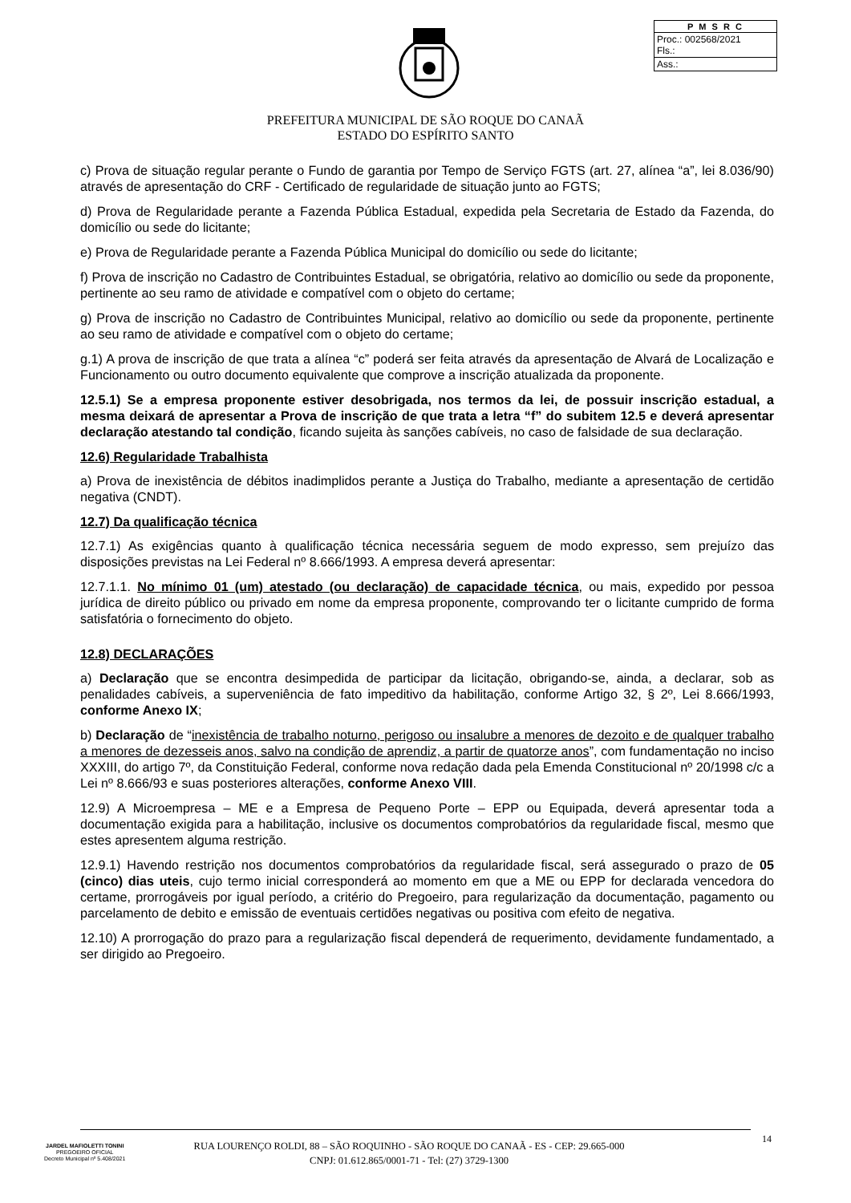| P M S R C |
| --- |
| Proc.: 002568/2021 Fls.: |
| Ass.: |
PREFEITURA MUNICIPAL DE SÃO ROQUE DO CANAÃ
ESTADO DO ESPÍRITO SANTO
c) Prova de situação regular perante o Fundo de garantia por Tempo de Serviço FGTS (art. 27, alínea “a”, lei 8.036/90) através de apresentação do CRF - Certificado de regularidade de situação junto ao FGTS;
d) Prova de Regularidade perante a Fazenda Pública Estadual, expedida pela Secretaria de Estado da Fazenda, do domicílio ou sede do licitante;
e) Prova de Regularidade perante a Fazenda Pública Municipal do domicílio ou sede do licitante;
f) Prova de inscrição no Cadastro de Contribuintes Estadual, se obrigatória, relativo ao domicílio ou sede da proponente, pertinente ao seu ramo de atividade e compatível com o objeto do certame;
g) Prova de inscrição no Cadastro de Contribuintes Municipal, relativo ao domicílio ou sede da proponente, pertinente ao seu ramo de atividade e compatível com o objeto do certame;
g.1) A prova de inscrição de que trata a alínea “c” poderá ser feita através da apresentação de Alvará de Localização e Funcionamento ou outro documento equivalente que comprove a inscrição atualizada da proponente.
12.5.1) Se a empresa proponente estiver desobrigada, nos termos da lei, de possuir inscrição estadual, a mesma deixará de apresentar a Prova de inscrição de que trata a letra “f” do subitem 12.5 e deverá apresentar declaração atestando tal condição, ficando sujeita às sanções cabíveis, no caso de falsidade de sua declaração.
12.6) Regularidade Trabalhista
a) Prova de inexistência de débitos inadimplidos perante a Justiça do Trabalho, mediante a apresentação de certidão negativa (CNDT).
12.7) Da qualificação técnica
12.7.1) As exigências quanto à qualificação técnica necessária seguem de modo expresso, sem prejuízo das disposições previstas na Lei Federal nº 8.666/1993. A empresa deverá apresentar:
12.7.1.1. No mínimo 01 (um) atestado (ou declaração) de capacidade técnica, ou mais, expedido por pessoa jurídica de direito público ou privado em nome da empresa proponente, comprovando ter o licitante cumprido de forma satisfatória o fornecimento do objeto.
12.8) DECLARAÇÕES
a) Declaração que se encontra desimpedida de participar da licitação, obrigando-se, ainda, a declarar, sob as penalidades cabíveis, a superveniência de fato impeditivo da habilitação, conforme Artigo 32, § 2º, Lei 8.666/1993, conforme Anexo IX;
b) Declaração de “inexistência de trabalho noturno, perigoso ou insalubre a menores de dezoito e de qualquer trabalho a menores de dezesseis anos, salvo na condição de aprendiz, a partir de quatorze anos”, com fundamentação no inciso XXXIII, do artigo 7º, da Constituição Federal, conforme nova redação dada pela Emenda Constitucional nº 20/1998 c/c a Lei nº 8.666/93 e suas posteriores alterações, conforme Anexo VIII.
12.9) A Microempresa – ME e a Empresa de Pequeno Porte – EPP ou Equipada, deverá apresentar toda a documentação exigida para a habilitação, inclusive os documentos comprobatórios da regularidade fiscal, mesmo que estes apresentem alguma restrição.
12.9.1) Havendo restrição nos documentos comprobatórios da regularidade fiscal, será assegurado o prazo de 05 (cinco) dias uteis, cujo termo inicial corresponderá ao momento em que a ME ou EPP for declarada vencedora do certame, prorrogáveis por igual período, a critério do Pregoeiro, para regularização da documentação, pagamento ou parcelamento de debito e emissão de eventuais certidões negativas ou positiva com efeito de negativa.
12.10) A prorrogação do prazo para a regularização fiscal dependerá de requerimento, devidamente fundamentado, a ser dirigido ao Pregoeiro.
JARDEL MAFIOLETTI TONINI
PREGOEIRO OFICIAL
Decreto Municipal nº 5.408/2021
RUA LOURENÇO ROLDI, 88 – SÃO ROQUINHO - SÃO ROQUE DO CANAÃ - ES - CEP: 29.665-000
CNPJ: 01.612.865/0001-71 - Tel: (27) 3729-1300
14